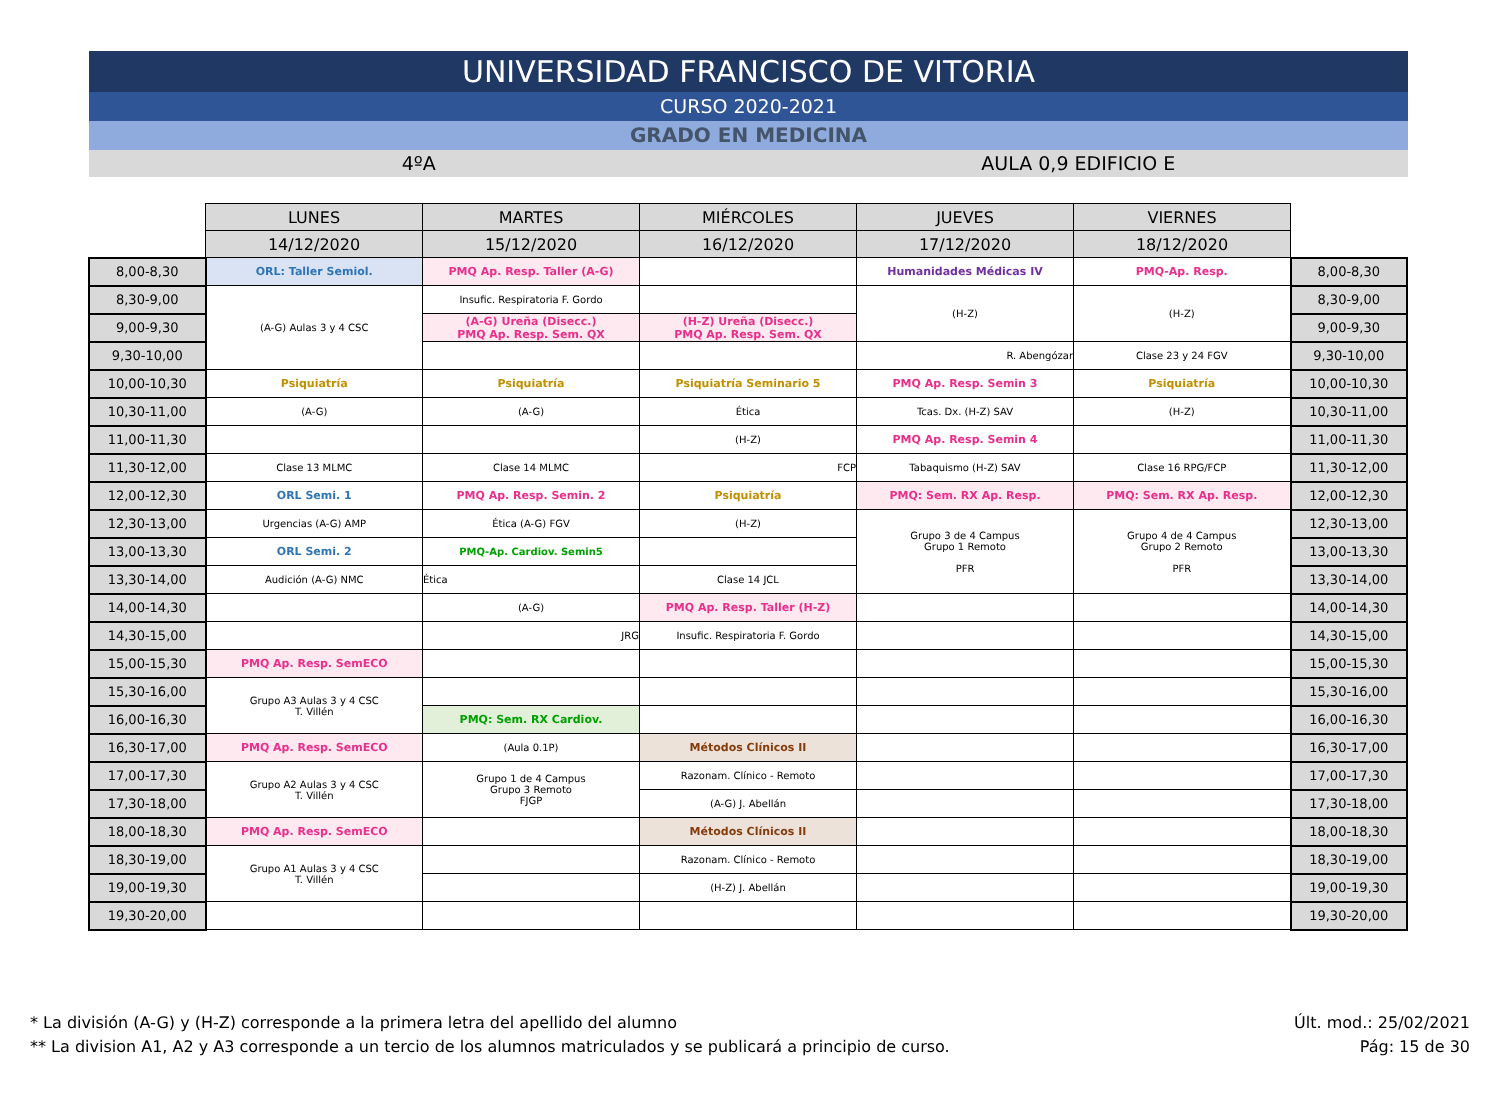UNIVERSIDAD FRANCISCO DE VITORIA
CURSO 2020-2021
GRADO EN MEDICINA
4ºA AULA 0,9 EDIFICIO E
| | LUNES | MARTES | MIÉRCOLES | JUEVES | VIERNES | |
| | 14/12/2020 | 15/12/2020 | 16/12/2020 | 17/12/2020 | 18/12/2020 | |
| 8,00-8,30 | ORL: Taller Semiol. | PMQ Ap. Resp. Taller (A-G) | | Humanidades Médicas IV | PMQ-Ap. Resp. | 8,00-8,30 |
| 8,30-9,00 | (A-G) Aulas 3 y 4 CSC | Insufic. Respiratoria F. Gordo | | (H-Z) | (H-Z) | 8,30-9,00 |
| 9,00-9,30 | | (A-G) Ureña (Disecc.) PMQ Ap. Resp. Sem. QX | (H-Z) Ureña (Disecc.) PMQ Ap. Resp. Sem. QX | | | 9,00-9,30 |
| 9,30-10,00 | | | | R. Abengózar | Clase 23 y 24 FGV | 9,30-10,00 |
| 10,00-10,30 | Psiquiatría | Psiquiatría | Psiquiatría Seminario 5 | PMQ Ap. Resp. Semin 3 | Psiquiatría | 10,00-10,30 |
| 10,30-11,00 | (A-G) | (A-G) | Ética | Tcas. Dx. (H-Z) SAV | (H-Z) | 10,30-11,00 |
| 11,00-11,30 | | | (H-Z) | PMQ Ap. Resp. Semin 4 | | 11,00-11,30 |
| 11,30-12,00 | Clase 13 MLMC | Clase 14 MLMC | FCP | Tabaquismo (H-Z) SAV | Clase 16 RPG/FCP | 11,30-12,00 |
| 12,00-12,30 | ORL Semi. 1 | PMQ Ap. Resp. Semin. 2 | Psiquiatría | PMQ: Sem. RX Ap. Resp. | PMQ: Sem. RX Ap. Resp. | 12,00-12,30 |
| 12,30-13,00 | Urgencias (A-G) AMP | Ética (A-G) FGV | (H-Z) | Grupo 3 de 4 Campus Grupo 1 Remoto PFR | Grupo 4 de 4 Campus Grupo 2 Remoto PFR | 12,30-13,00 |
| 13,00-13,30 | ORL Semi. 2 | PMQ-Ap. Cardiov. Semin5 | | | | 13,00-13,30 |
| 13,30-14,00 | Audición (A-G) NMC | Ética | Clase 14 JCL | | | 13,30-14,00 |
| 14,00-14,30 | | (A-G) | PMQ Ap. Resp. Taller (H-Z) | | | 14,00-14,30 |
| 14,30-15,00 | | JRG | Insufic. Respiratoria F. Gordo | | | 14,30-15,00 |
| 15,00-15,30 | PMQ Ap. Resp. SemECO | | | | | 15,00-15,30 |
| 15,30-16,00 | Grupo A3 Aulas 3 y 4 CSC T. Villén | | | | | 15,30-16,00 |
| 16,00-16,30 | | PMQ: Sem. RX Cardiov. | | | | 16,00-16,30 |
| 16,30-17,00 | PMQ Ap. Resp. SemECO | (Aula 0.1P) | Métodos Clínicos II | | | 16,30-17,00 |
| 17,00-17,30 | Grupo A2 Aulas 3 y 4 CSC T. Villén | Grupo 1 de 4 Campus Grupo 3 Remoto FJGP | Razonam. Clínico - Remoto | | | 17,00-17,30 |
| 17,30-18,00 | | | (A-G) J. Abellán | | | 17,30-18,00 |
| 18,00-18,30 | PMQ Ap. Resp. SemECO | | Métodos Clínicos II | | | 18,00-18,30 |
| 18,30-19,00 | Grupo A1 Aulas 3 y 4 CSC T. Villén | | Razonam. Clínico - Remoto | | | 18,30-19,00 |
| 19,00-19,30 | | | (H-Z) J. Abellán | | | 19,00-19,30 |
| 19,30-20,00 | | | | | | 19,30-20,00 |
* La división (A-G) y (H-Z) corresponde a la primera letra del apellido del alumno
** La division A1, A2 y A3 corresponde a un tercio de los alumnos matriculados y se publicará a principio de curso.
Últ. mod.: 25/02/2021
Pág: 15 de 30